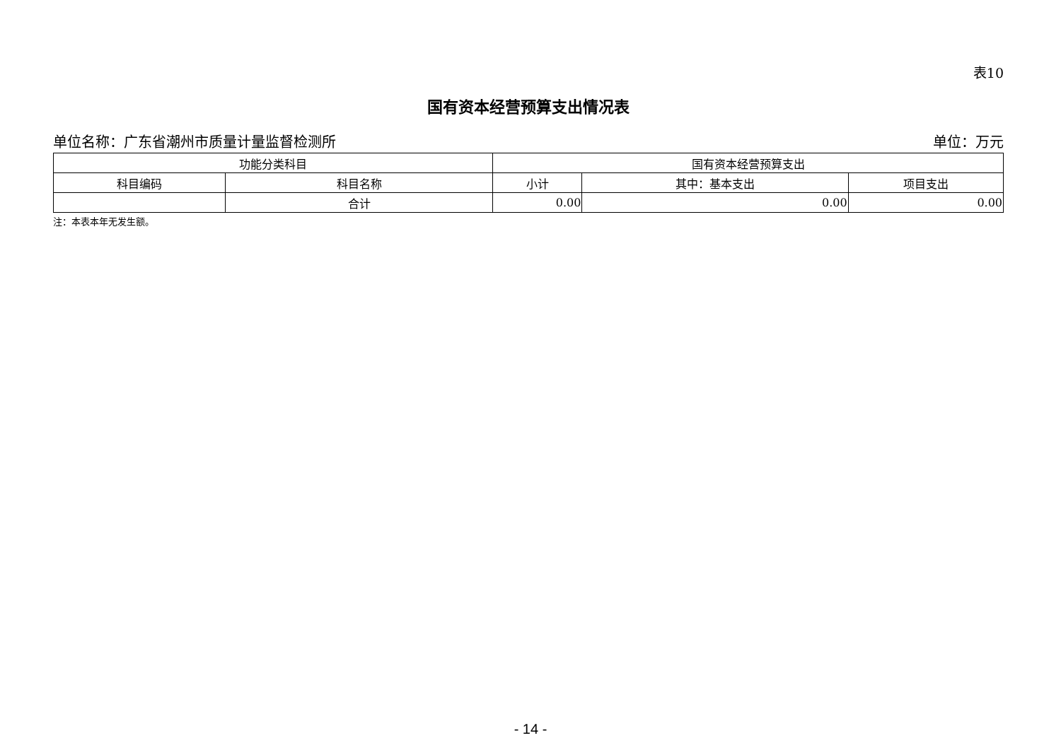表10
国有资本经营预算支出情况表
单位名称：广东省潮州市质量计量监督检测所 单位：万元
| 功能分类科目 | | 国有资本经营预算支出 | | |
| --- | --- | --- | --- | --- |
| 科目编码 | 科目名称 | 小计 | 其中：基本支出 | 项目支出 |
| | 合计 | 0.00 | 0.00 | 0.00 |
注：本表本年无发生额。
- 14 -